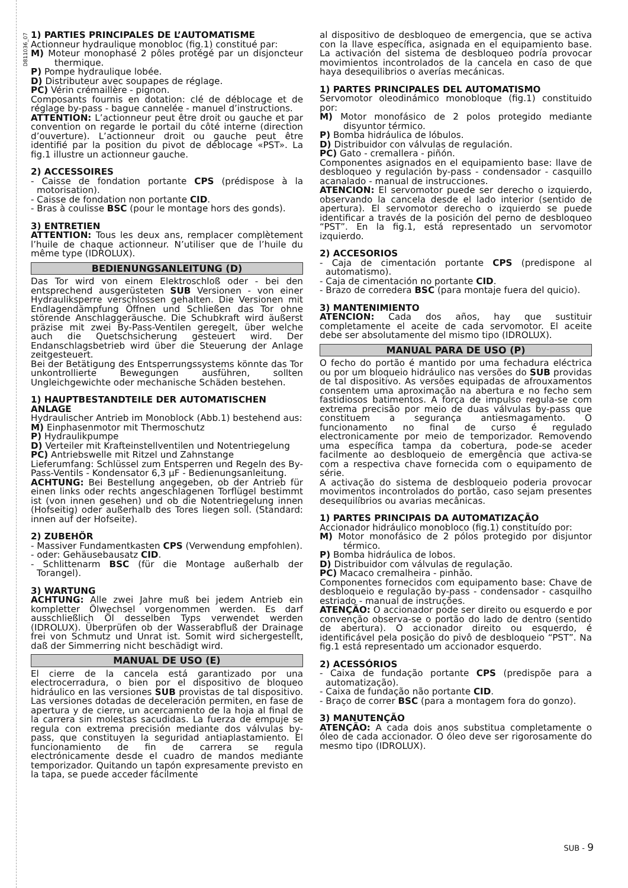D811036_07
1) PARTIES PRINCIPALES DE L’AUTOMATISME
Actionneur hydraulique monobloc (fig.1) constitué par:
M) Moteur monophasé 2 pôles protégé par un disjoncteur thermique.
P) Pompe hydraulique lobée.
D) Distributeur avec soupapes de réglage.
PC) Vérin crémaillère - pignon.
Composants fournis en dotation: clé de déblocage et de réglage by-pass - bague cannelée - manuel d’instructions.
ATTENTION: L’actionneur peut être droit ou gauche et par convention on regarde le portail du côté interne (direction d’ouverture). L’actionneur droit ou gauche peut être identifié par la position du pivot de déblocage «PST». La fig.1 illustre un actionneur gauche.
2) ACCESSOIRES
- Caisse de fondation portante CPS (prédispose à la motorisation).
- Caisse de fondation non portante CID.
- Bras à coulisse BSC (pour le montage hors des gonds).
3) ENTRETIEN
ATTENTION: Tous les deux ans, remplacer complètement l’huile de chaque actionneur. N’utiliser que de l’huile du même type (IDROLUX).
BEDIENUNGSANLEITUNG (D)
Das Tor wird von einem Elektroschloß oder - bei den entsprechend ausgerüsteten SUB Versionen - von einer Hydrauliksperre verschlossen gehalten. Die Versionen mit Endlagendämpfung Öffnen und Schließen das Tor ohne störende Anschlaggeräusche. Die Schubkraft wird äußerst präzise mit zwei By-Pass-Ventilen geregelt, über welche auch die Quetschsicherung gesteuert wird. Der Endanschlagsbetrieb wird über die Steuerung der Anlage zeitgesteuert.
Bei der Betätigung des Entsperrungssystems könnte das Tor unkontrollierte Bewegungen ausführen, sollten Ungleichgewichte oder mechanische Schäden bestehen.
1) HAUPTBESTANDTEILE DER AUTOMATISCHEN ANLAGE
Hydraulischer Antrieb im Monoblock (Abb.1) bestehend aus:
M) Einphasenmotor mit Thermoschutz
P) Hydraulikpumpe
D) Verteiler mit Krafteinstellventilen und Notentriegelung
PC) Antriebswelle mit Ritzel und Zahnstange
Lieferumfang: Schlüssel zum Entsperren und Regeln des By-Pass-Ventils - Kondensator 6,3 µF - Bedienungsanleitung.
ACHTUNG: Bei Bestellung angegeben, ob der Antrieb für einen links oder rechts angeschlagenen Torflügel bestimmt ist (von innen gesehen) und ob die Notentriegelung innen (Hofseitig) oder außerhalb des Tores liegen soll. (Standard: innen auf der Hofseite).
2) ZUBEHÖR
- Massiver Fundamentkasten CPS (Verwendung empfohlen).
- oder: Gehäusebausatz CID.
- Schlittenarm BSC (für die Montage außerhalb der Torangel).
3) WARTUNG
ACHTUNG: Alle zwei Jahre muß bei jedem Antrieb ein kompletter Ölwechsel vorgenommen werden. Es darf ausschließlich Öl desselben Typs verwendet werden (IDROLUX). Überprüfen ob der Wasserabfluß der Drainage frei von Schmutz und Unrat ist. Somit wird sichergestellt, daß der Simmerring nicht beschädigt wird.
MANUAL DE USO (E)
El cierre de la cancela está garantizado por una electrocerradura, o bien por el dispositivo de bloqueo hidráulico en las versiones SUB provistas de tal dispositivo. Las versiones dotadas de deceleración permiten, en fase de apertura y de cierre, un acercamiento de la hoja al final de la carrera sin molestas sacudidas. La fuerza de empuje se regula con extrema precisión mediante dos válvulas by-pass, que constituyen la seguridad antiaplastamiento. El funcionamiento de fin de carrera se regula electrónicamente desde el cuadro de mandos mediante temporizador. Quitando un tapón expresamente previsto en la tapa, se puede acceder fácilmente
al dispositivo de desbloqueo de emergencia, que se activa con la llave específica, asignada en el equipamiento base. La activación del sistema de desbloqueo podría provocar movimientos incontrolados de la cancela en caso de que haya desequilibrios o averías mecánicas.
1) PARTES PRINCIPALES DEL AUTOMATISMO
Servomotor oleodinámico monobloque (fig.1) constituido por:
M) Motor monofásico de 2 polos protegido mediante disyuntor térmico.
P) Bomba hidráulica de lóbulos.
D) Distribuidor con válvulas de regulación.
PC) Gato - cremallera - piñón.
Componentes asignados en el equipamiento base: llave de desbloqueo y regulación by-pass - condensador - casquillo acanalado - manual de instrucciones.
ATENCION: El servomotor puede ser derecho o izquierdo, observando la cancela desde el lado interior (sentido de apertura). El servomotor derecho o izquierdo se puede identificar a través de la posición del perno de desbloqueo “PST”. En la fig.1, está representado un servomotor izquierdo.
2) ACCESORIOS
- Caja de cimentación portante CPS (predispone al automatismo).
- Caja de cimentación no portante CID.
- Brazo de corredera BSC (para montaje fuera del quicio).
3) MANTENIMIENTO
ATENCION: Cada dos años, hay que sustituir completamente el aceite de cada servomotor. El aceite debe ser absolutamente del mismo tipo (IDROLUX).
MANUAL PARA DE USO (P)
O fecho do portão é mantido por uma fechadura eléctrica ou por um bloqueio hidráulico nas versões do SUB providas de tal dispositivo. As versões equipadas de afrouxamentos consentem uma aproximação na abertura e no fecho sem fastidiosos batimentos. A força de impulso regula-se com extrema precisão por meio de duas válvulas by-pass que constituem a segurança antiesmagamento. O funcionamento no final de curso é regulado electronicamente por meio de temporizador. Removendo uma específica tampa da cobertura, pode-se aceder facilmente ao desbloqueio de emergência que activa-se com a respectiva chave fornecida com o equipamento de série.
A activação do sistema de desbloqueio poderia provocar movimentos incontrolados do portão, caso sejam presentes desequilíbrios ou avarias mecânicas.
1) PARTES PRINCIPAIS DA AUTOMATIZAÇÃO
Accionador hidráulico monobloco (fig.1) constituído por:
M) Motor monofásico de 2 pólos protegido por disjuntor térmico.
P) Bomba hidráulica de lobos.
D) Distribuidor com válvulas de regulação.
PC) Macaco cremalheira - pinhão.
Componentes fornecidos com equipamento base: Chave de desbloqueio e regulação by-pass - condensador - casquilho estriado - manual de instruções.
ATENÇÃO: O accionador pode ser direito ou esquerdo e por convenção observa-se o portão do lado de dentro (sentido de abertura). O accionador direito ou esquerdo, é identificável pela posição do pivô de desbloqueio “PST”. Na fig.1 está representado um accionador esquerdo.
2) ACESSÓRIOS
- Caixa de fundação portante CPS (predispõe para a automatização).
- Caixa de fundação não portante CID.
- Braço de correr BSC (para a montagem fora do gonzo).
3) MANUTENÇÃO
ATENÇÃO: A cada dois anos substitua completamente o óleo de cada accionador. O óleo deve ser rigorosamente do mesmo tipo (IDROLUX).
SUB - 9